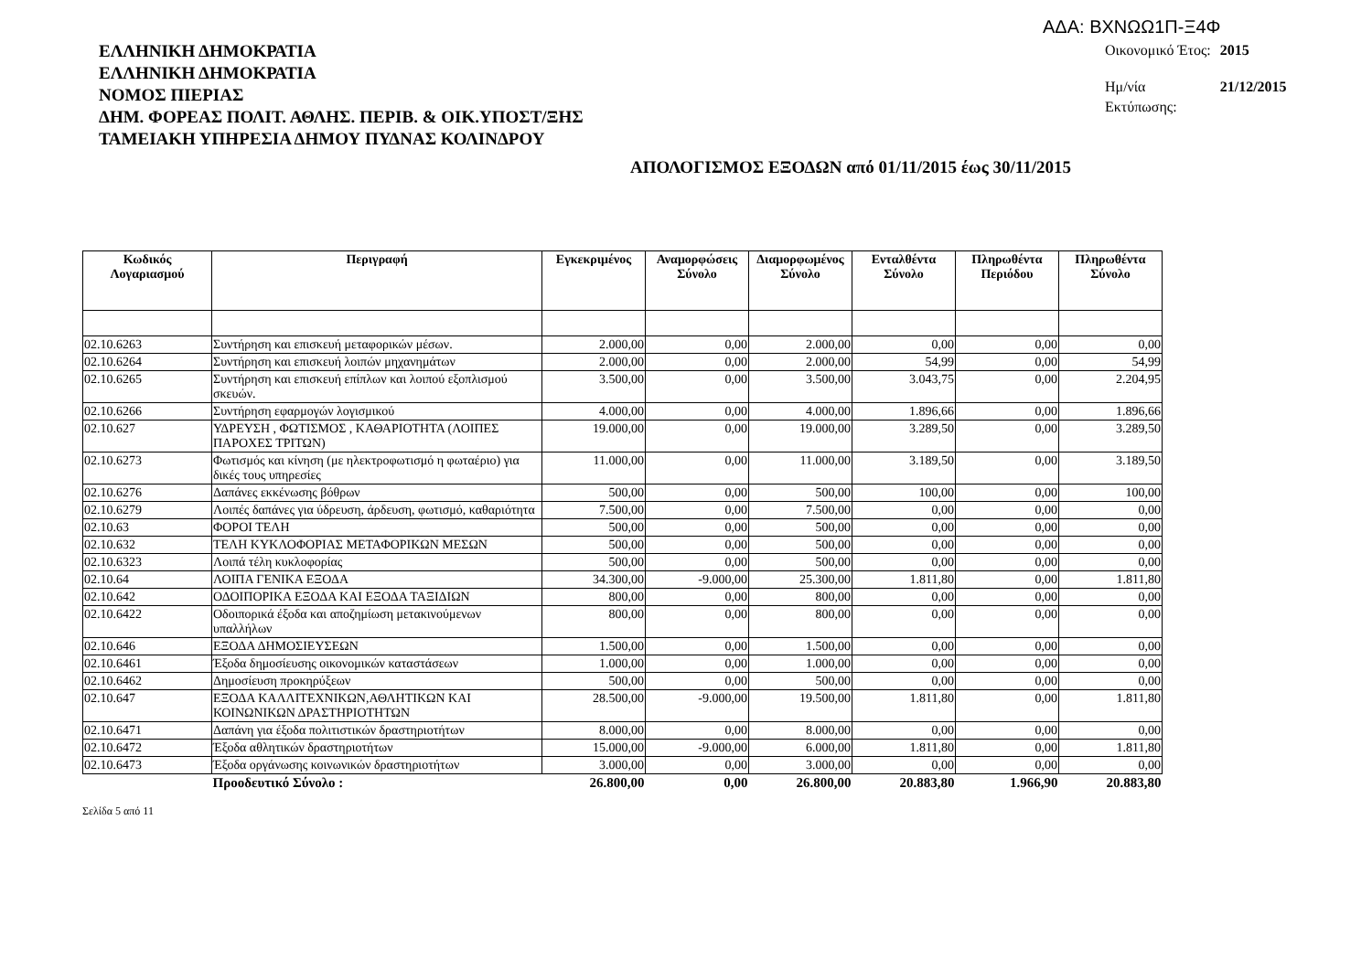ΑΔΑ: ΒΧΝΩΩ1Π-Ξ4Φ
ΕΛΛΗΝΙΚΗ ΔΗΜΟΚΡΑΤΙΑ
ΕΛΛΗΝΙΚΗ ΔΗΜΟΚΡΑΤΙΑ
ΝΟΜΟΣ ΠΙΕΡΙΑΣ
ΔΗΜ. ΦΟΡΕΑΣ ΠΟΛΙΤ. ΑΘΛΗΣ. ΠΕΡΙΒ. & ΟΙΚ.ΥΠΟΣΤ/ΞΗΣ
ΤΑΜΕΙΑΚΗ ΥΠΗΡΕΣΙΑ ΔΗΜΟΥ ΠΥΔΝΑΣ ΚΟΛΙΝΔΡΟΥ
| Οικονομικό Έτος: | 2015 |
| Ημ/νία Εκτύπωσης: | 21/12/2015 |
ΑΠΟΛΟΓΙΣΜΟΣ ΕΞΟΔΩΝ από 01/11/2015 έως 30/11/2015
| Κωδικός Λογαριασμού | Περιγραφή | Εγκεκριμένος | Αναμορφώσεις Σύνολο | Διαμορφωμένος Σύνολο | Ενταλθέντα Σύνολο | Πληρωθέντα Περιόδου | Πληρωθέντα Σύνολο |
| --- | --- | --- | --- | --- | --- | --- | --- |
| 02.10.6263 | Συντήρηση και επισκευή μεταφορικών μέσων. | 2.000,00 | 0,00 | 2.000,00 | 0,00 | 0,00 | 0,00 |
| 02.10.6264 | Συντήρηση και επισκευή λοιπών μηχανημάτων | 2.000,00 | 0,00 | 2.000,00 | 54,99 | 0,00 | 54,99 |
| 02.10.6265 | Συντήρηση και επισκευή επίπλων και λοιπού εξοπλισμού σκευών. | 3.500,00 | 0,00 | 3.500,00 | 3.043,75 | 0,00 | 2.204,95 |
| 02.10.6266 | Συντήρηση εφαρμογών λογισμικού | 4.000,00 | 0,00 | 4.000,00 | 1.896,66 | 0,00 | 1.896,66 |
| 02.10.627 | ΥΔΡΕΥΣΗ , ΦΩΤΙΣΜΟΣ , ΚΑΘΑΡΙΟΤΗΤΑ (ΛΟΙΠΕΣ ΠΑΡΟΧΕΣ ΤΡΙΤΩΝ) | 19.000,00 | 0,00 | 19.000,00 | 3.289,50 | 0,00 | 3.289,50 |
| 02.10.6273 | Φωτισμός και κίνηση (με ηλεκτροφωτισμό η φωταέριο) για δικές τους υπηρεσίες | 11.000,00 | 0,00 | 11.000,00 | 3.189,50 | 0,00 | 3.189,50 |
| 02.10.6276 | Δαπάνες εκκένωσης βόθρων | 500,00 | 0,00 | 500,00 | 100,00 | 0,00 | 100,00 |
| 02.10.6279 | Λοιπές δαπάνες για ύδρευση, άρδευση, φωτισμό, καθαριότητα | 7.500,00 | 0,00 | 7.500,00 | 0,00 | 0,00 | 0,00 |
| 02.10.63 | ΦΟΡΟΙ ΤΕΛΗ | 500,00 | 0,00 | 500,00 | 0,00 | 0,00 | 0,00 |
| 02.10.632 | ΤΕΛΗ ΚΥΚΛΟΦΟΡΙΑΣ ΜΕΤΑΦΟΡΙΚΩΝ ΜΕΣΩΝ | 500,00 | 0,00 | 500,00 | 0,00 | 0,00 | 0,00 |
| 02.10.6323 | Λοιπά τέλη κυκλοφορίας | 500,00 | 0,00 | 500,00 | 0,00 | 0,00 | 0,00 |
| 02.10.64 | ΛΟΙΠΑ ΓΕΝΙΚΑ ΕΞΟΔΑ | 34.300,00 | -9.000,00 | 25.300,00 | 1.811,80 | 0,00 | 1.811,80 |
| 02.10.642 | ΟΔΟΙΠΟΡΙΚΑ ΕΞΟΔΑ ΚΑΙ ΕΞΟΔΑ ΤΑΞΙΔΙΩΝ | 800,00 | 0,00 | 800,00 | 0,00 | 0,00 | 0,00 |
| 02.10.6422 | Οδοιπορικά έξοδα και αποζημίωση μετακινούμενων υπαλλήλων | 800,00 | 0,00 | 800,00 | 0,00 | 0,00 | 0,00 |
| 02.10.646 | ΕΞΟΔΑ ΔΗΜΟΣΙΕΥΣΕΩΝ | 1.500,00 | 0,00 | 1.500,00 | 0,00 | 0,00 | 0,00 |
| 02.10.6461 | Έξοδα δημοσίευσης οικονομικών καταστάσεων | 1.000,00 | 0,00 | 1.000,00 | 0,00 | 0,00 | 0,00 |
| 02.10.6462 | Δημοσίευση προκηρύξεων | 500,00 | 0,00 | 500,00 | 0,00 | 0,00 | 0,00 |
| 02.10.647 | ΕΞΟΔΑ ΚΑΛΛΙΤΕΧΝΙΚΩΝ,ΑΘΛΗΤΙΚΩΝ ΚΑΙ ΚΟΙΝΩΝΙΚΩΝ ΔΡΑΣΤΗΡΙΟΤΗΤΩΝ | 28.500,00 | -9.000,00 | 19.500,00 | 1.811,80 | 0,00 | 1.811,80 |
| 02.10.6471 | Δαπάνη για έξοδα πολιτιστικών δραστηριοτήτων | 8.000,00 | 0,00 | 8.000,00 | 0,00 | 0,00 | 0,00 |
| 02.10.6472 | Έξοδα αθλητικών δραστηριοτήτων | 15.000,00 | -9.000,00 | 6.000,00 | 1.811,80 | 0,00 | 1.811,80 |
| 02.10.6473 | Έξοδα οργάνωσης κοινωνικών δραστηριοτήτων | 3.000,00 | 0,00 | 3.000,00 | 0,00 | 0,00 | 0,00 |
| | Προοδευτικό Σύνολο : | 26.800,00 | 0,00 | 26.800,00 | 20.883,80 | 1.966,90 | 20.883,80 |
Σελίδα 5 από 11